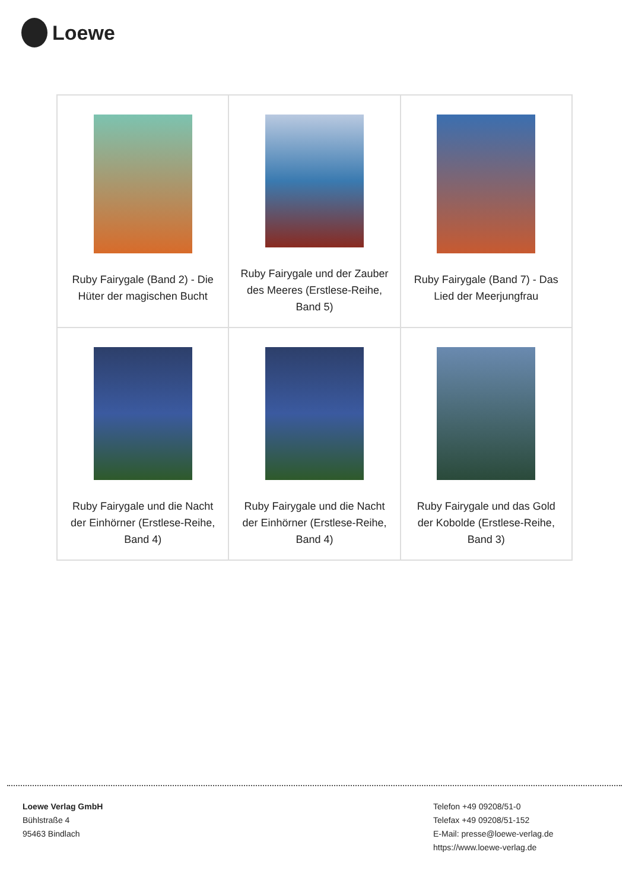Loewe
| Ruby Fairygale (Band 2) - Die Hüter der magischen Bucht | Ruby Fairygale und der Zauber des Meeres (Erstlese-Reihe, Band 5) | Ruby Fairygale (Band 7) - Das Lied der Meerjungfrau |
| Ruby Fairygale und die Nacht der Einhörner (Erstlese-Reihe, Band 4) | Ruby Fairygale und die Nacht der Einhörner (Erstlese-Reihe, Band 4) | Ruby Fairygale und das Gold der Kobolde (Erstlese-Reihe, Band 3) |
Loewe Verlag GmbH
Bühlstraße 4
95463 Bindlach
Telefon +49 09208/51-0
Telefax +49 09208/51-152
E-Mail: presse@loewe-verlag.de
https://www.loewe-verlag.de